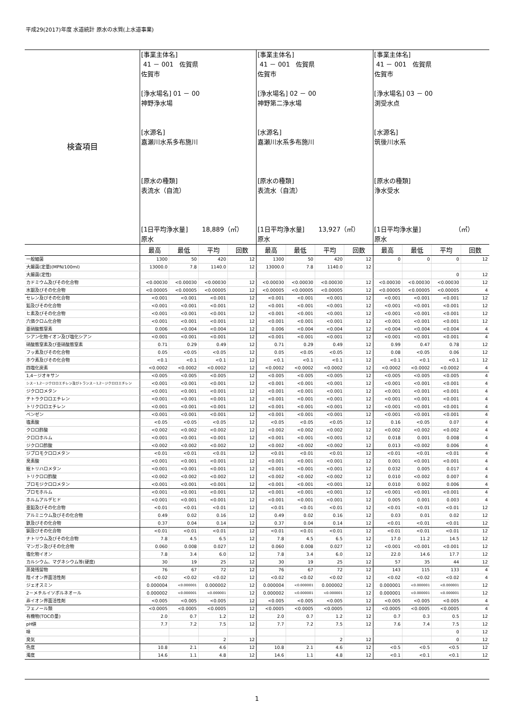平成29(2017)年度 水道統計 原水の水質(上水道事業)
| 検査項目 | [事業主体名] 41 － 001 佐賀県 佐賀市 [浄水場名] 01 － 00 神野浄水場 [水源名] 嘉瀬川水系多布施川 [原水の種類] 表流水（自流） [1日平均浄水量] 18,889（㎥） 原水 | | | | [事業主体名] 41 － 001 佐賀県 佐賀市 [浄水場名] 02 － 00 神野第二浄水場 [水源名] 嘉瀬川水系多布施川 [原水の種類] 表流水（自流） [1日平均浄水量] 13,927（㎥） 原水 | | | | [事業主体名] 41 － 001 佐賀県 佐賀市 [浄水場名] 03 － 00 渕受水点 [水源名] 筑後川水系 [原水の種類] 浄水受水 [1日平均浄水量] （㎥） 原水 | | | |
| | 最高 | 最低 | 平均 | 回数 | 最高 | 最低 | 平均 | 回数 | 最高 | 最低 | 平均 | 回数 |
| 一般細菌 | 1300 | 50 | 420 | 12 | 1300 | 50 | 420 | 12 | 0 | 0 | 0 | 12 |
| 大腸菌(定量)(MPN/100ml) | 13000.0 | 7.8 | 1140.0 | 12 | 13000.0 | 7.8 | 1140.0 | 12 | | | | |
| 大腸菌(定性) | | | | | | | | | | | 0 | 12 |
| カドミウム及びその化合物 | <0.00030 | <0.00030 | <0.00030 | 12 | <0.00030 | <0.00030 | <0.00030 | 12 | <0.00030 | <0.00030 | <0.00030 | 12 |
| 水銀及びその化合物 | <0.00005 | <0.00005 | <0.00005 | 12 | <0.00005 | <0.00005 | <0.00005 | 12 | <0.00005 | <0.00005 | <0.00005 | 4 |
| セレン及びその化合物 | <0.001 | <0.001 | <0.001 | 12 | <0.001 | <0.001 | <0.001 | 12 | <0.001 | <0.001 | <0.001 | 12 |
| 鉛及びその化合物 | <0.001 | <0.001 | <0.001 | 12 | <0.001 | <0.001 | <0.001 | 12 | <0.001 | <0.001 | <0.001 | 12 |
| ヒ素及びその化合物 | <0.001 | <0.001 | <0.001 | 12 | <0.001 | <0.001 | <0.001 | 12 | <0.001 | <0.001 | <0.001 | 12 |
| 六価クロム化合物 | <0.001 | <0.001 | <0.001 | 12 | <0.001 | <0.001 | <0.001 | 12 | <0.001 | <0.001 | <0.001 | 12 |
| 亜硝酸態窒素 | 0.006 | <0.004 | <0.004 | 12 | 0.006 | <0.004 | <0.004 | 12 | <0.004 | <0.004 | <0.004 | 4 |
| シアン化物イオン及び塩化シアン | <0.001 | <0.001 | <0.001 | 12 | <0.001 | <0.001 | <0.001 | 12 | <0.001 | <0.001 | <0.001 | 4 |
| 硝酸態窒素及び亜硝酸態窒素 | 0.71 | 0.29 | 0.49 | 12 | 0.71 | 0.29 | 0.49 | 12 | 0.99 | 0.47 | 0.78 | 12 |
| フッ素及びその化合物 | 0.05 | <0.05 | <0.05 | 12 | 0.05 | <0.05 | <0.05 | 12 | 0.08 | <0.05 | 0.06 | 12 |
| ホウ素及びその化合物 | <0.1 | <0.1 | <0.1 | 12 | <0.1 | <0.1 | <0.1 | 12 | <0.1 | <0.1 | <0.1 | 12 |
| 四塩化炭素 | <0.0002 | <0.0002 | <0.0002 | 12 | <0.0002 | <0.0002 | <0.0002 | 12 | <0.0002 | <0.0002 | <0.0002 | 4 |
| 1,4－ジオキサン | <0.005 | <0.005 | <0.005 | 12 | <0.005 | <0.005 | <0.005 | 12 | <0.005 | <0.005 | <0.005 | 4 |
| シス－1,2－ジクロロエチレン及びトランス－1,2－ジクロロエチレン | <0.001 | <0.001 | <0.001 | 12 | <0.001 | <0.001 | <0.001 | 12 | <0.001 | <0.001 | <0.001 | 4 |
| ジクロロメタン | <0.001 | <0.001 | <0.001 | 12 | <0.001 | <0.001 | <0.001 | 12 | <0.001 | <0.001 | <0.001 | 4 |
| テトラクロロエチレン | <0.001 | <0.001 | <0.001 | 12 | <0.001 | <0.001 | <0.001 | 12 | <0.001 | <0.001 | <0.001 | 4 |
| トリクロロエチレン | <0.001 | <0.001 | <0.001 | 12 | <0.001 | <0.001 | <0.001 | 12 | <0.001 | <0.001 | <0.001 | 4 |
| ベンゼン | <0.001 | <0.001 | <0.001 | 12 | <0.001 | <0.001 | <0.001 | 12 | <0.001 | <0.001 | <0.001 | 4 |
| 塩素酸 | <0.05 | <0.05 | <0.05 | 12 | <0.05 | <0.05 | <0.05 | 12 | 0.16 | <0.05 | 0.07 | 4 |
| クロロ酢酸 | <0.002 | <0.002 | <0.002 | 12 | <0.002 | <0.002 | <0.002 | 12 | <0.002 | <0.002 | <0.002 | 4 |
| クロロホルム | <0.001 | <0.001 | <0.001 | 12 | <0.001 | <0.001 | <0.001 | 12 | 0.018 | 0.001 | 0.008 | 4 |
| ジクロロ酢酸 | <0.002 | <0.002 | <0.002 | 12 | <0.002 | <0.002 | <0.002 | 12 | 0.013 | <0.002 | 0.006 | 4 |
| ジブロモクロロメタン | <0.01 | <0.01 | <0.01 | 12 | <0.01 | <0.01 | <0.01 | 12 | <0.01 | <0.01 | <0.01 | 4 |
| 臭素酸 | <0.001 | <0.001 | <0.001 | 12 | <0.001 | <0.001 | <0.001 | 12 | 0.001 | <0.001 | <0.001 | 4 |
| 総トリハロメタン | <0.001 | <0.001 | <0.001 | 12 | <0.001 | <0.001 | <0.001 | 12 | 0.032 | 0.005 | 0.017 | 4 |
| トリクロロ酢酸 | <0.002 | <0.002 | <0.002 | 12 | <0.002 | <0.002 | <0.002 | 12 | 0.010 | <0.002 | 0.007 | 4 |
| ブロモジクロロメタン | <0.001 | <0.001 | <0.001 | 12 | <0.001 | <0.001 | <0.001 | 12 | 0.010 | 0.002 | 0.006 | 4 |
| ブロモホルム | <0.001 | <0.001 | <0.001 | 12 | <0.001 | <0.001 | <0.001 | 12 | <0.001 | <0.001 | <0.001 | 4 |
| ホルムアルデヒド | <0.001 | <0.001 | <0.001 | 12 | <0.001 | <0.001 | <0.001 | 12 | 0.005 | 0.001 | 0.003 | 4 |
| 亜鉛及びその化合物 | <0.01 | <0.01 | <0.01 | 12 | <0.01 | <0.01 | <0.01 | 12 | <0.01 | <0.01 | <0.01 | 12 |
| アルミニウム及びその化合物 | 0.49 | 0.02 | 0.16 | 12 | 0.49 | 0.02 | 0.16 | 12 | 0.03 | 0.01 | 0.02 | 12 |
| 鉄及びその化合物 | 0.37 | 0.04 | 0.14 | 12 | 0.37 | 0.04 | 0.14 | 12 | <0.01 | <0.01 | <0.01 | 12 |
| 銅及びその化合物 | <0.01 | <0.01 | <0.01 | 12 | <0.01 | <0.01 | <0.01 | 12 | <0.01 | <0.01 | <0.01 | 12 |
| ナトリウム及びその化合物 | 7.8 | 4.5 | 6.5 | 12 | 7.8 | 4.5 | 6.5 | 12 | 17.0 | 11.2 | 14.5 | 12 |
| マンガン及びその化合物 | 0.060 | 0.008 | 0.027 | 12 | 0.060 | 0.008 | 0.027 | 12 | <0.001 | <0.001 | <0.001 | 12 |
| 塩化物イオン | 7.8 | 3.4 | 6.0 | 12 | 7.8 | 3.4 | 6.0 | 12 | 22.0 | 14.6 | 17.7 | 12 |
| カルシウム、マグネシウム等(硬度) | 30 | 19 | 25 | 12 | 30 | 19 | 25 | 12 | 57 | 35 | 44 | 12 |
| 蒸発残留物 | 76 | 67 | 72 | 12 | 76 | 67 | 72 | 12 | 143 | 115 | 133 | 4 |
| 陰イオン界面活性剤 | <0.02 | <0.02 | <0.02 | 12 | <0.02 | <0.02 | <0.02 | 12 | <0.02 | <0.02 | <0.02 | 4 |
| ジェオスミン | 0.000004 | <0.000001 | 0.000002 | 12 | 0.000004 | <0.000001 | 0.000002 | 12 | 0.000001 | <0.000001 | <0.000001 | 12 |
| 2－メチルイソボルネオール | 0.000002 | <0.000001 | <0.000001 | 12 | 0.000002 | <0.000001 | <0.000001 | 12 | 0.000001 | <0.000001 | <0.000001 | 12 |
| 非イオン界面活性剤 | <0.005 | <0.005 | <0.005 | 12 | <0.005 | <0.005 | <0.005 | 12 | <0.005 | <0.005 | <0.005 | 4 |
| フェノール類 | <0.0005 | <0.0005 | <0.0005 | 12 | <0.0005 | <0.0005 | <0.0005 | 12 | <0.0005 | <0.0005 | <0.0005 | 4 |
| 有機物(TOCの量) | 2.0 | 0.7 | 1.2 | 12 | 2.0 | 0.7 | 1.2 | 12 | 0.7 | 0.3 | 0.5 | 12 |
| pH値 | 7.7 | 7.2 | 7.5 | 12 | 7.7 | 7.2 | 7.5 | 12 | 7.6 | 7.4 | 7.5 | 12 |
| 味 | | | | | | | | | | | 0 | 12 |
| 臭気 | | | 2 | 12 | | | 2 | 12 | | | 0 | 12 |
| 色度 | 10.8 | 2.1 | 4.6 | 12 | 10.8 | 2.1 | 4.6 | 12 | <0.5 | <0.5 | <0.5 | 12 |
| 濁度 | 14.6 | 1.1 | 4.8 | 12 | 14.6 | 1.1 | 4.8 | 12 | <0.1 | <0.1 | <0.1 | 12 |
1